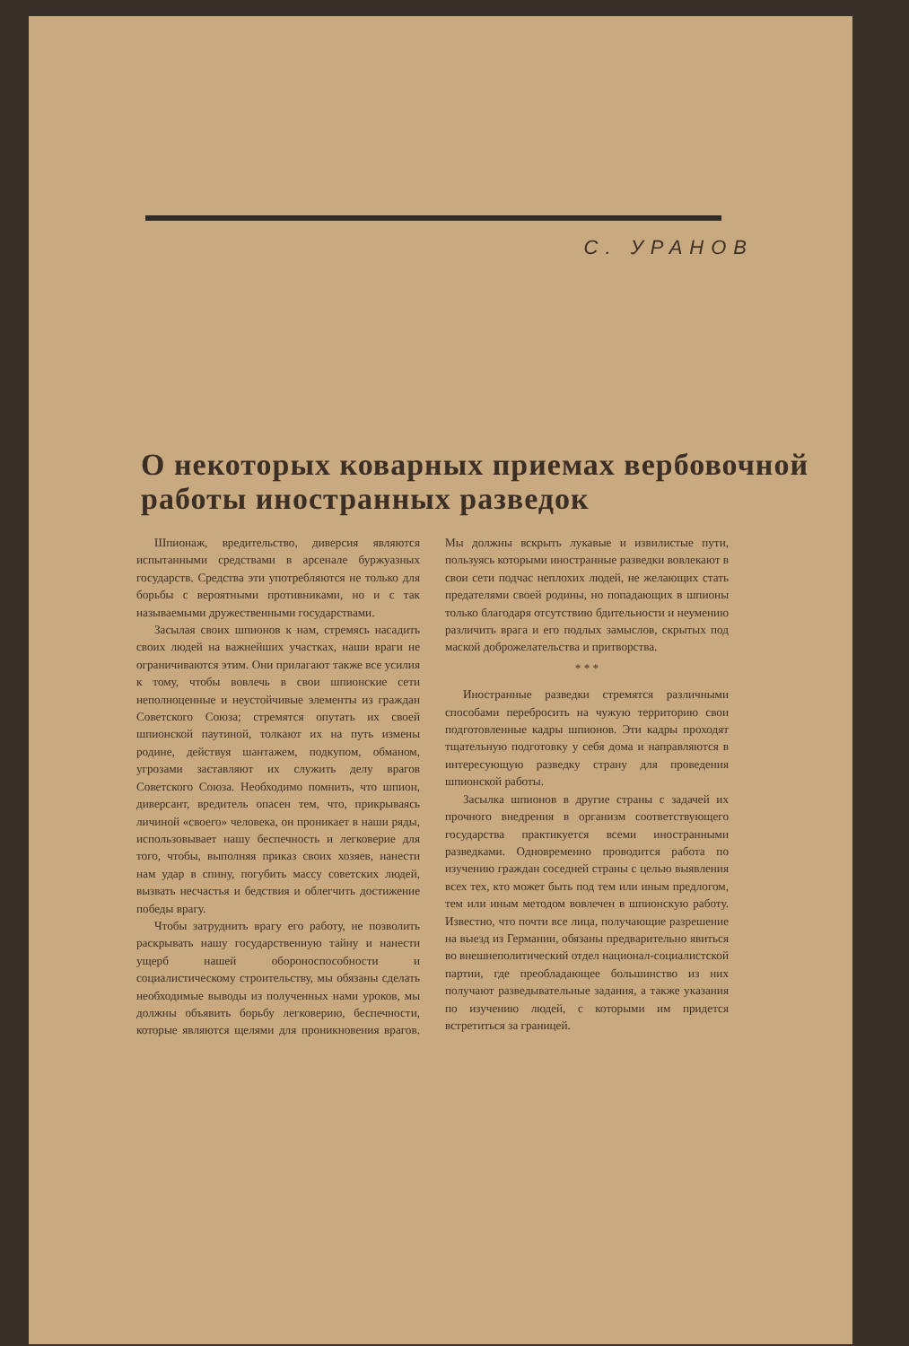С. УРАНОВ
О некоторых коварных приемах вербовочной работы иностранных разведок
Шпионаж, вредительство, диверсия являются испытанными средствами в арсенале буржуазных государств. Средства эти употребляются не только для борьбы с вероятными противниками, но и с так называемыми дружественными государствами.
Засылая своих шпионов к нам, стремясь насадить своих людей на важнейших участках, наши враги не ограничиваются этим. Они прилагают также все усилия к тому, чтобы вовлечь в свои шпионские сети неполноценные и неустойчивые элементы из граждан Советского Союза; стремятся опутать их своей шпионской паутиной, толкают их на путь измены родине, действуя шантажем, подкупом, обманом, угрозами заставляют их служить делу врагов Советского Союза. Необходимо помнить, что шпион, диверсант, вредитель опасен тем, что, прикрываясь личиной «своего» человека, он проникает в наши ряды, использовывает нашу беспечность и легковерие для того, чтобы, выполняя приказ своих хозяев, нанести нам удар в спину, погубить массу советских людей, вызвать несчастья и бедствия и облегчить достижение победы врагу.
Чтобы затруднить врагу его работу, не позволить раскрывать нашу государственную тайну и нанести ущерб нашей обороноспособности и социалистическому строительству, мы обязаны сделать необходимые выводы из полученных нами уроков, мы должны объявить борьбу легковерию, беспечности, которые являются щелями для проникновения врагов. Мы должны вскрыть лукавые и извилистые пути, пользуясь которыми иностранные разведки вовлекают в свои сети подчас неплохих людей, не желающих стать предателями своей родины, но попадающих в шпионы только благодаря отсутствию бдительности и неумению различить врага и его подлых замыслов, скрытых под маской доброжелательства и притворства.
* * *
Иностранные разведки стремятся различными способами перебросить на чужую территорию свои подготовленные кадры шпионов. Эти кадры проходят тщательную подготовку у себя дома и направляются в интересующую разведку страну для проведения шпионской работы.
Засылка шпионов в другие страны с задачей их прочного внедрения в организм соответствующего государства практикуется всеми иностранными разведками. Одновременно проводится работа по изучению граждан соседней страны с целью выявления всех тех, кто может быть под тем или иным предлогом, тем или иным методом вовлечен в шпионскую работу. Известно, что почти все лица, получающие разрешение на выезд из Германии, обязаны предварительно явиться во внешнеполитический отдел национал-социалистской партии, где преобладающее большинство из них получают разведывательные задания, а также указания по изучению людей, с которыми им придется встретиться за границей.